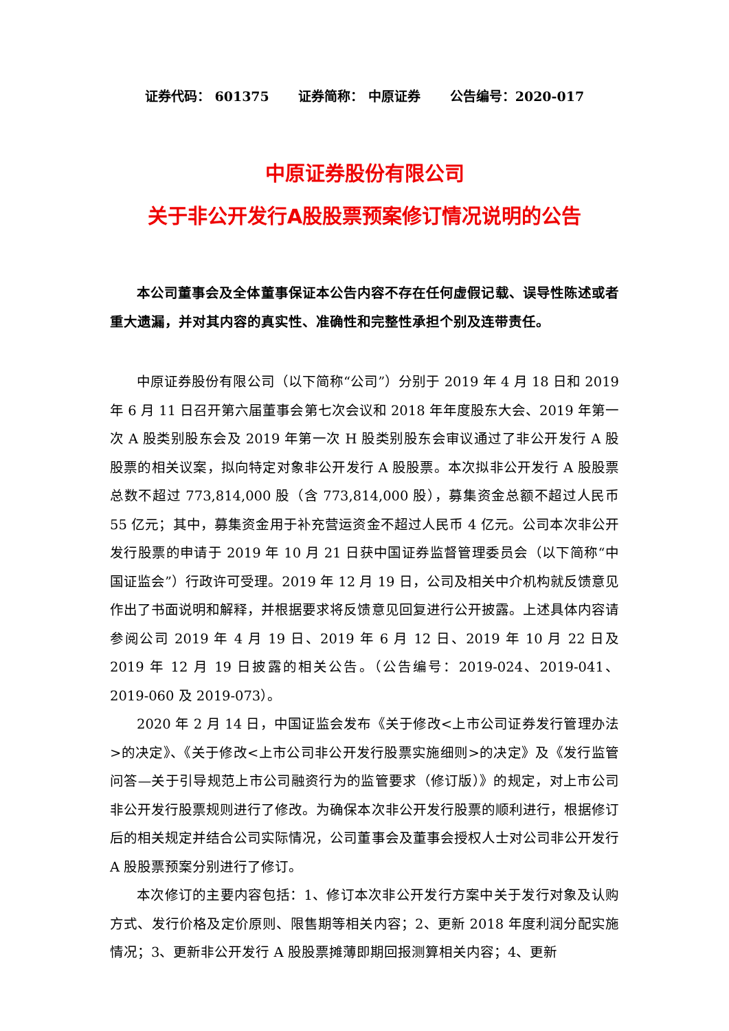证券代码： 601375 证券简称： 中原证券 公告编号：2020-017
中原证券股份有限公司
关于非公开发行A股股票预案修订情况说明的公告
本公司董事会及全体董事保证本公告内容不存在任何虚假记载、误导性陈述或者重大遗漏，并对其内容的真实性、准确性和完整性承担个别及连带责任。
中原证券股份有限公司（以下简称“公司”）分别于 2019 年 4 月 18 日和 2019 年 6 月 11 日召开第六届董事会第七次会议和 2018 年年度股东大会、2019 年第一次 A 股类别股东会及 2019 年第一次 H 股类别股东会审议通过了非公开发行 A 股股票的相关议案，拟向特定对象非公开发行 A 股股票。本次拟非公开发行 A 股股票总数不超过 773,814,000 股（含 773,814,000 股），募集资金总额不超过人民币 55 亿元；其中，募集资金用于补充营运资金不超过人民币 4 亿元。公司本次非公开发行股票的申请于 2019 年 10 月 21 日获中国证券监督管理委员会（以下简称“中国证监会”）行政许可受理。2019 年 12 月 19 日，公司及相关中介机构就反馈意见作出了书面说明和解释，并根据要求将反馈意见回复进行公开披露。上述具体内容请参阅公司 2019 年 4 月 19 日、2019 年 6 月 12 日、2019 年 10 月 22 日及 2019 年 12 月 19 日披露的相关公告。（公告编号：2019-024、2019-041、2019-060 及 2019-073）。
2020 年 2 月 14 日，中国证监会发布《关于修改<上市公司证券发行管理办法>的决定》、《关于修改<上市公司非公开发行股票实施细则>的决定》及《发行监管问答—关于引导规范上市公司融资行为的监管要求（修订版）》的规定，对上市公司非公开发行股票规则进行了修改。为确保本次非公开发行股票的顺利进行，根据修订后的相关规定并结合公司实际情况，公司董事会及董事会授权人士对公司非公开发行 A 股股票预案分别进行了修订。
本次修订的主要内容包括：1、修订本次非公开发行方案中关于发行对象及认购方式、发行价格及定价原则、限售期等相关内容；2、更新 2018 年度利润分配实施情况；3、更新非公开发行 A 股股票摊薄即期回报测算相关内容；4、更新